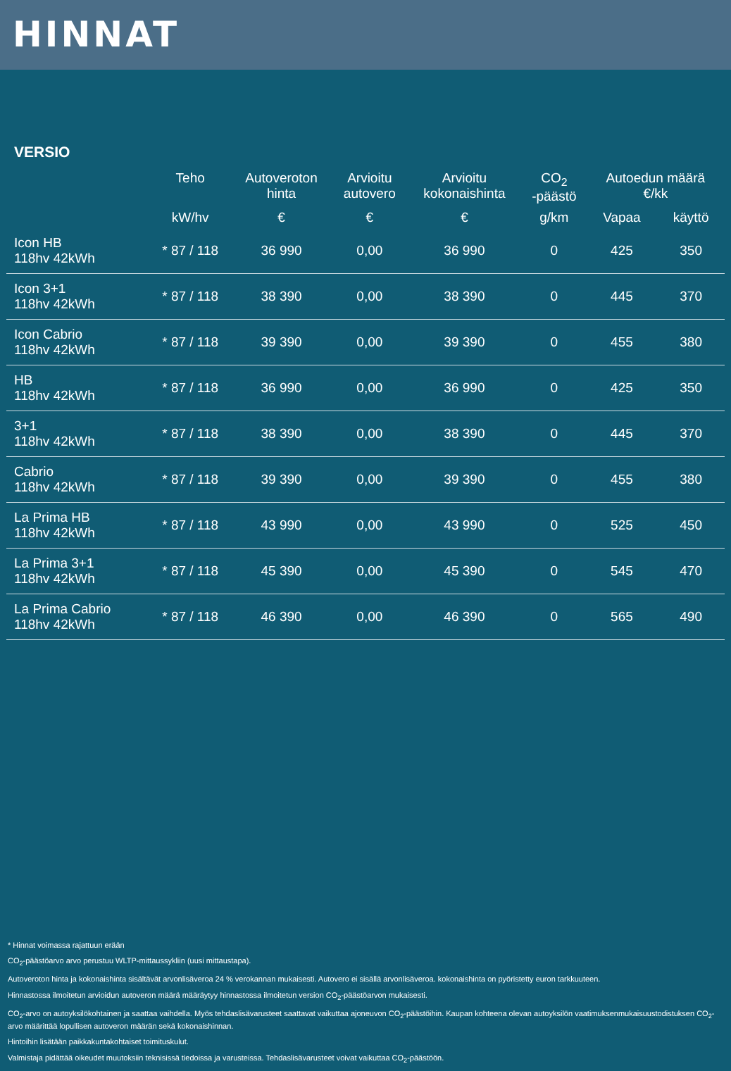HINNAT
VERSIO
| | Teho | Autoveroton hinta | Arvioitu autovero | Arvioitu kokonaishinta | CO<sub>2</sub> -päästö | Autoedun määrä €/kk | |
| --- | --- | --- | --- | --- | --- | --- | --- |
| | kW/hv | € | € | € | g/km | Vapaa | käyttö |
| Icon HB 118hv 42kWh | * 87 / 118 | 36 990 | 0,00 | 36 990 | 0 | 425 | 350 |
| Icon 3+1 118hv 42kWh | * 87 / 118 | 38 390 | 0,00 | 38 390 | 0 | 445 | 370 |
| Icon Cabrio 118hv 42kWh | * 87 / 118 | 39 390 | 0,00 | 39 390 | 0 | 455 | 380 |
| HB 118hv 42kWh | * 87 / 118 | 36 990 | 0,00 | 36 990 | 0 | 425 | 350 |
| 3+1 118hv 42kWh | * 87 / 118 | 38 390 | 0,00 | 38 390 | 0 | 445 | 370 |
| Cabrio 118hv 42kWh | * 87 / 118 | 39 390 | 0,00 | 39 390 | 0 | 455 | 380 |
| La Prima HB 118hv 42kWh | * 87 / 118 | 43 990 | 0,00 | 43 990 | 0 | 525 | 450 |
| La Prima 3+1 118hv 42kWh | * 87 / 118 | 45 390 | 0,00 | 45 390 | 0 | 545 | 470 |
| La Prima Cabrio 118hv 42kWh | * 87 / 118 | 46 390 | 0,00 | 46 390 | 0 | 565 | 490 |
* Hinnat voimassa rajattuun erään
CO<sub>2</sub>-päästöarvo arvo perustuu WLTP-mittaussykliin (uusi mittaustapa).
Autoveroton hinta ja kokonaishinta sisältävät arvonlisäveroa 24 % verokannan mukaisesti. Autovero ei sisällä arvonlisäveroa. kokonaishinta on pyöristetty euron tarkkuuteen.
Hinnastossa ilmoitetun arvioidun autoveron määrä määräytyy hinnastossa ilmoitetun version CO<sub>2</sub>-päästöarvon mukaisesti.
CO<sub>2</sub>-arvo on autoyksilökohtainen ja saattaa vaihdella. Myös tehdaslisävarusteet saattavat vaikuttaa ajoneuvon CO<sub>2</sub>-päästöihin. Kaupan kohteena olevan autoyksilön vaatimuksenmukaisuustodistuksen CO<sub>2</sub>-arvo määrittää lopullisen autoveron määrän sekä kokonaishinnan.
Hintoihin lisätään paikkakuntakohtaiset toimituskulut.
Valmistaja pidättää oikeudet muutoksiin teknisissä tiedoissa ja varusteissa. Tehdaslisävarusteet voivat vaikuttaa CO<sub>2</sub>-päästöön.